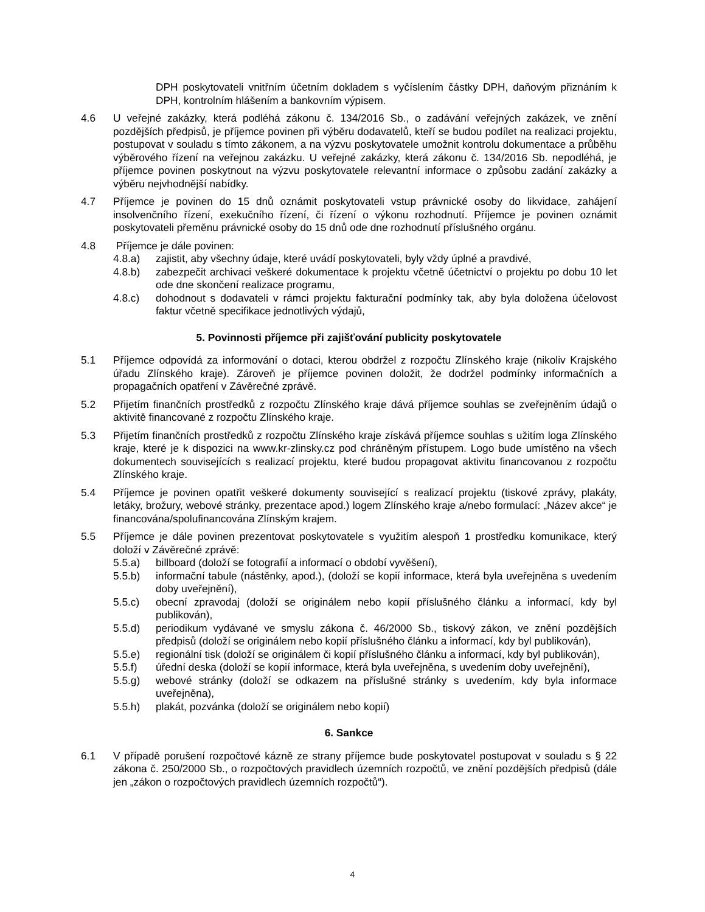DPH poskytovateli vnitřním účetním dokladem s vyčíslením částky DPH, daňovým přiznáním k DPH, kontrolním hlášením a bankovním výpisem.
4.6 U veřejné zakázky, která podléhá zákonu č. 134/2016 Sb., o zadávání veřejných zakázek, ve znění pozdějších předpisů, je příjemce povinen při výběru dodavatelů, kteří se budou podílet na realizaci projektu, postupovat v souladu s tímto zákonem, a na výzvu poskytovatele umožnit kontrolu dokumentace a průběhu výběrového řízení na veřejnou zakázku. U veřejné zakázky, která zákonu č. 134/2016 Sb. nepodléhá, je příjemce povinen poskytnout na výzvu poskytovatele relevantní informace o způsobu zadání zakázky a výběru nejvhodnější nabídky.
4.7 Příjemce je povinen do 15 dnů oznámit poskytovateli vstup právnické osoby do likvidace, zahájení insolvenčního řízení, exekučního řízení, či řízení o výkonu rozhodnutí. Příjemce je povinen oznámit poskytovateli přeměnu právnické osoby do 15 dnů ode dne rozhodnutí příslušného orgánu.
4.8 Příjemce je dále povinen:
4.8.a) zajistit, aby všechny údaje, které uvádí poskytovateli, byly vždy úplné a pravdivé,
4.8.b) zabezpečit archivaci veškeré dokumentace k projektu včetně účetnictví o projektu po dobu 10 let ode dne skončení realizace programu,
4.8.c) dohodnout s dodavateli v rámci projektu fakturační podmínky tak, aby byla doložena účelovost faktur včetně specifikace jednotlivých výdajů,
5. Povinnosti příjemce při zajišťování publicity poskytovatele
5.1 Příjemce odpovídá za informování o dotaci, kterou obdržel z rozpočtu Zlínského kraje (nikoliv Krajského úřadu Zlínského kraje). Zároveň je příjemce povinen doložit, že dodržel podmínky informačních a propagačních opatření v Závěrečné zprávě.
5.2 Přijetím finančních prostředků z rozpočtu Zlínského kraje dává příjemce souhlas se zveřejněním údajů o aktivitě financované z rozpočtu Zlínského kraje.
5.3 Přijetím finančních prostředků z rozpočtu Zlínského kraje získává příjemce souhlas s užitím loga Zlínského kraje, které je k dispozici na www.kr-zlinsky.cz pod chráněným přístupem. Logo bude umístěno na všech dokumentech souvisejících s realizací projektu, které budou propagovat aktivitu financovanou z rozpočtu Zlínského kraje.
5.4 Příjemce je povinen opatřit veškeré dokumenty související s realizací projektu (tiskové zprávy, plakáty, letáky, brožury, webové stránky, prezentace apod.) logem Zlínského kraje a/nebo formulací: „Název akce“ je financována/spolufinancována Zlínským krajem.
5.5 Příjemce je dále povinen prezentovat poskytovatele s využitím alespoň 1 prostředku komunikace, který doloží v Závěrečné zprávě:
5.5.a) billboard (doloží se fotografií a informací o období vyvěšení),
5.5.b) informační tabule (nástěnky, apod.), (doloží se kopií informace, která byla uveřejněna s uvedením doby uveřejnění),
5.5.c) obecní zpravodaj (doloží se originálem nebo kopií příslušného článku a informací, kdy byl publikován),
5.5.d) periodikum vydávané ve smyslu zákona č. 46/2000 Sb., tiskový zákon, ve znění pozdějších předpisů (doloží se originálem nebo kopií příslušného článku a informací, kdy byl publikován),
5.5.e) regionální tisk (doloží se originálem či kopií příslušného článku a informací, kdy byl publikován),
5.5.f) úřední deska (doloží se kopií informace, která byla uveřejněna, s uvedením doby uveřejnění),
5.5.g) webové stránky (doloží se odkazem na příslušné stránky s uvedením, kdy byla informace uveřejněna),
5.5.h) plakát, pozvánka (doloží se originálem nebo kopií)
6. Sankce
6.1 V případě porušení rozpočtové kázně ze strany příjemce bude poskytovatel postupovat v souladu s § 22 zákona č. 250/2000 Sb., o rozpočtových pravidlech územních rozpočtů, ve znění pozdějších předpisů (dále jen „zákon o rozpočtových pravidlech územních rozpočtů“).
4